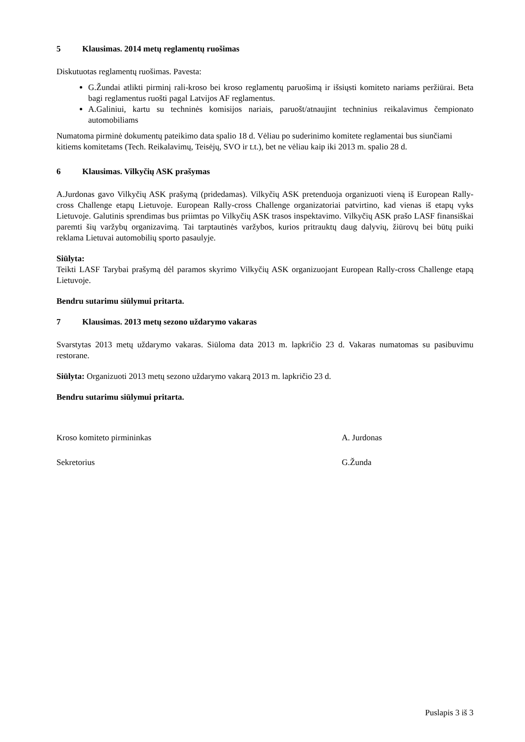5 Klausimas. 2014 metų reglamentų ruošimas
Diskutuotas reglamentų ruošimas. Pavesta:
G.Žundai atlikti pirminį rali-kroso bei kroso reglamentų paruošimą ir išsiųsti komiteto nariams peržiūrai. Beta bagi reglamentus ruošti pagal Latvijos AF reglamentus.
A.Galiniui, kartu su techninės komisijos nariais, paruošt/atnaujint techninius reikalavimus čempionato automobiliams
Numatoma pirminė dokumentų pateikimo data spalio 18 d. Vėliau po suderinimo komitete reglamentai bus siunčiami kitiems komitetams (Tech. Reikalavimų, Teisėjų, SVO ir t.t.), bet ne vėliau kaip iki 2013 m. spalio 28 d.
6 Klausimas. Vilkyčių ASK prašymas
A.Jurdonas gavo Vilkyčių ASK prašymą (pridedamas). Vilkyčių ASK pretenduoja organizuoti vieną iš European Rally-cross Challenge etapų Lietuvoje. European Rally-cross Challenge organizatoriai patvirtino, kad vienas iš etapų vyks Lietuvoje. Galutinis sprendimas bus priimtas po Vilkyčių ASK trasos inspektavimo. Vilkyčių ASK prašo LASF finansiškai paremti šių varžybų organizavimą. Tai tarptautinės varžybos, kurios pritrauktų daug dalyvių, žiūrovų bei būtų puiki reklama Lietuvai automobilių sporto pasaulyje.
Siūlyta:
Teikti LASF Tarybai prašymą dėl paramos skyrimo Vilkyčių ASK organizuojant European Rally-cross Challenge etapą Lietuvoje.
Bendru sutarimu siūlymui pritarta.
7 Klausimas. 2013 metų sezono uždarymo vakaras
Svarstytas 2013 metų uždarymo vakaras. Siūloma data 2013 m. lapkričio 23 d. Vakaras numatomas su pasibuvimu restorane.
Siūlyta: Organizuoti 2013 metų sezono uždarymo vakarą 2013 m. lapkričio 23 d.
Bendru sutarimu siūlymui pritarta.
Kroso komiteto pirmininkas A. Jurdonas
Sekretorius G.Žunda
Puslapis 3 iš 3